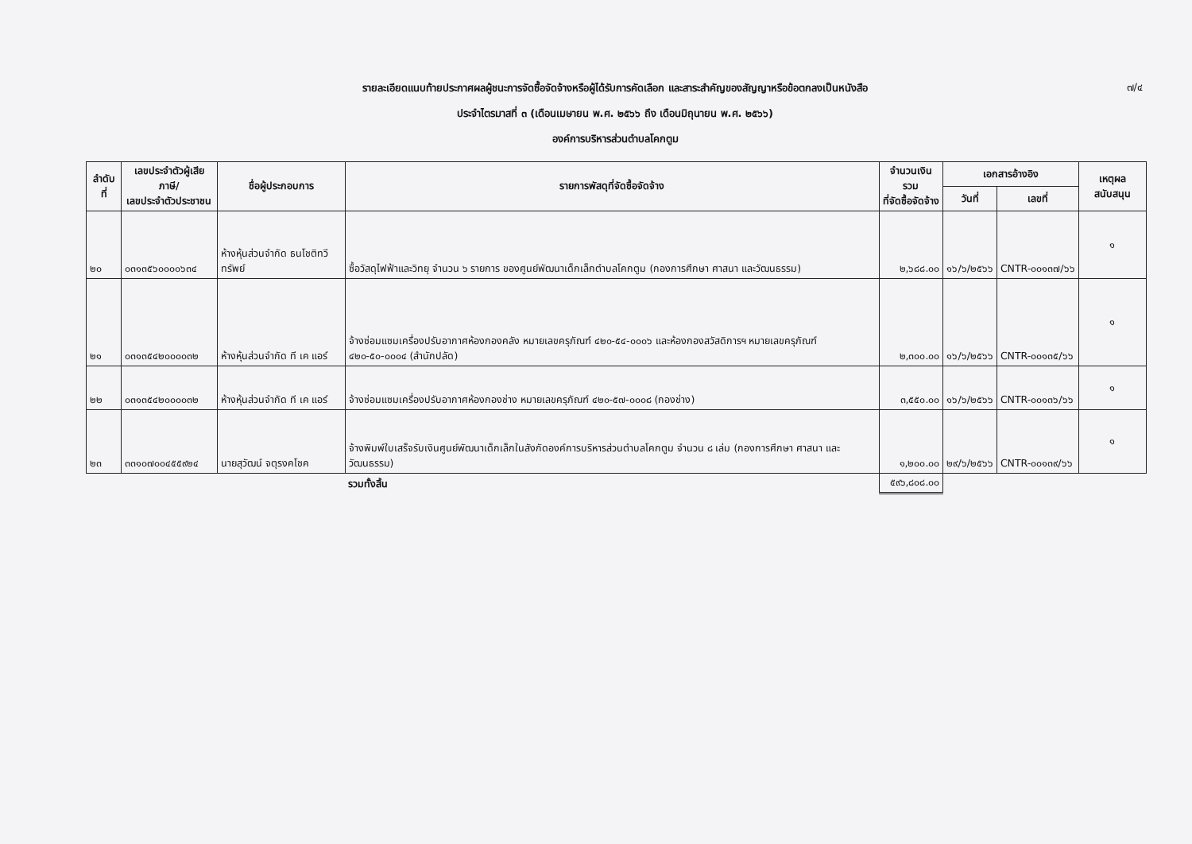๗/๔
รายละเอียดแนบท้ายประกาศผลผู้ชนะการจัดซื้อจัดจ้างหรือผู้ได้รับการคัดเลือก และสาระสำคัญของสัญญาหรือข้อตกลงเป็นหนังสือ
ประจำไตรมาสที่ ๓ (เดือนเมษายน พ.ศ. ๒๕๖๖ ถึง เดือนมิถุนายน พ.ศ. ๒๕๖๖)
องค์การบริหารส่วนตำบลโคกตูม
| ลำดับที่ | เลขประจำตัวผู้เสียภาษี/ เลขประจำตัวประชาชน | ชื่อผู้ประกอบการ | รายการพัสดุที่จัดซื้อจัดจ้าง | จำนวนเงินรวม ที่จัดซื้อจัดจ้าง | เอกสารอ้างอิง | | เหตุผลสนับสนุน |
| --- | --- | --- | --- | --- | --- | --- | --- |
| | | | | | วันที่ | เลขที่ | |
| ๒๐ | ๐๓๑๓๕๖๐๐๐๐๖๓๔ | ห้างหุ้นส่วนจำกัด ธนโชติทวีทรัพย์ | ซื้อวัสดุไฟฟ้าและวิทยุ จำนวน ๖ รายการ ของศูนย์พัฒนาเด็กเล็กตำบลโคกตูม (กองการศึกษา ศาสนา และวัฒนธรรม) | ๒,๖๘๘.๐๐ | ๑๖/๖/๒๕๖๖ | CNTR-๐๐๑๓๗/๖๖ | ๑ |
| ๒๑ | ๐๓๑๓๕๔๒๐๐๐๐๓๒ | ห้างหุ้นส่วนจำกัด ที เค แอร์ | จ้างซ่อมแซมเครื่องปรับอากาศห้องกองคลัง หมายเลขครุภัณฑ์ ๔๒๐-๕๔-๐๐๐๖ และห้องกองสวัสดิการฯ หมายเลขครุภัณฑ์ ๔๒๐-๕๐-๐๐๐๔ (สำนักปลัด) | ๒,๓๐๐.๐๐ | ๑๖/๖/๒๕๖๖ | CNTR-๐๐๑๓๕/๖๖ | ๑ |
| ๒๒ | ๐๓๑๓๕๔๒๐๐๐๐๓๒ | ห้างหุ้นส่วนจำกัด ที เค แอร์ | จ้างซ่อมแซมเครื่องปรับอากาศห้องกองช่าง หมายเลขครุภัณฑ์ ๔๒๐-๕๗-๐๐๐๘ (กองช่าง) | ๓,๕๕๐.๐๐ | ๑๖/๖/๒๕๖๖ | CNTR-๐๐๑๓๖/๖๖ | ๑ |
| ๒๓ | ๓๓๑๐๗๐๐๔๕๕๙๒๔ | นายสุวัฒน์ จตุรงคโชค | จ้างพิมพ์ใบเสร็จรับเงินศูนย์พัฒนาเด็กเล็กในสังกัดองค์การบริหารส่วนตำบลโคกตูม จำนวน ๘ เล่ม (กองการศึกษา ศาสนา และวัฒนธรรม) | ๑,๒๐๐.๐๐ | ๒๙/๖/๒๕๖๖ | CNTR-๐๐๑๓๙/๖๖ | ๑ |
| | | | รวมทั้งสิ้น | ๕๙๖,๘๐๘.๐๐ | | | |